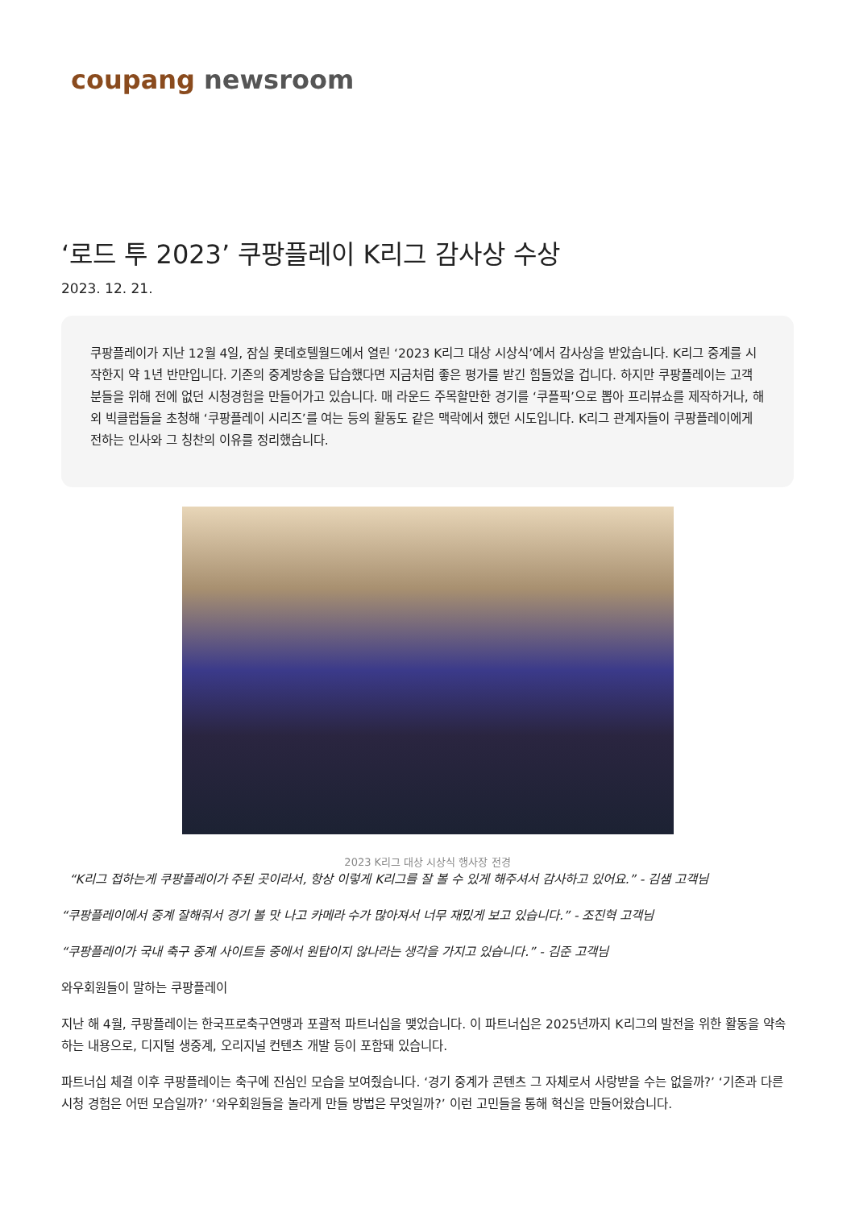coupang newsroom
‘로드 투 2023’ 쿠팡플레이 K리그 감사상 수상
2023. 12. 21.
쿠팡플레이가 지난 12월 4일, 잠실 롯데호텔월드에서 열린 ‘2023 K리그 대상 시상식’에서 감사상을 받았습니다. K리그 중계를 시작한지 약 1년 반만입니다. 기존의 중계방송을 답습했다면 지금처럼 좋은 평가를 받긴 힘들었을 겁니다. 하지만 쿠팡플레이는 고객 분들을 위해 전에 없던 시청경험을 만들어가고 있습니다. 매 라운드 주목할만한 경기를 ‘쿠플픽’으로 뽑아 프리뷰쇼를 제작하거나, 해외 빅클럽들을 초청해 ‘쿠팡플레이 시리즈’를 여는 등의 활동도 같은 맥락에서 했던 시도입니다. K리그 관계자들이 쿠팡플레이에게 전하는 인사와 그 칭찬의 이유를 정리했습니다.
2023 K리그 대상 시상식 행사장 전경
“K리그 접하는게 쿠팡플레이가 주된 곳이라서, 항상 이렇게 K리그를 잘 볼 수 있게 해주셔서 감사하고 있어요.” - 김샘 고객님
“쿠팡플레이에서 중계 잘해줘서 경기 볼 맛 나고 카메라 수가 많아져서 너무 재밌게 보고 있습니다.” - 조진혁 고객님
“쿠팡플레이가 국내 축구 중계 사이트들 중에서 원탑이지 않나라는 생각을 가지고 있습니다.” - 김준 고객님
와우회원들이 말하는 쿠팡플레이
지난 해 4월, 쿠팡플레이는 한국프로축구연맹과 포괄적 파트너십을 맺었습니다. 이 파트너십은 2025년까지 K리그의 발전을 위한 활동을 약속하는 내용으로, 디지털 생중계, 오리지널 컨텐츠 개발 등이 포함돼 있습니다.
파트너십 체결 이후 쿠팡플레이는 축구에 진심인 모습을 보여줬습니다. ‘경기 중계가 콘텐츠 그 자체로서 사랑받을 수는 없을까?’ ‘기존과 다른 시청 경험은 어떤 모습일까?’ ‘와우회원들을 놀라게 만들 방법은 무엇일까?’ 이런 고민들을 통해 혁신을 만들어왔습니다.